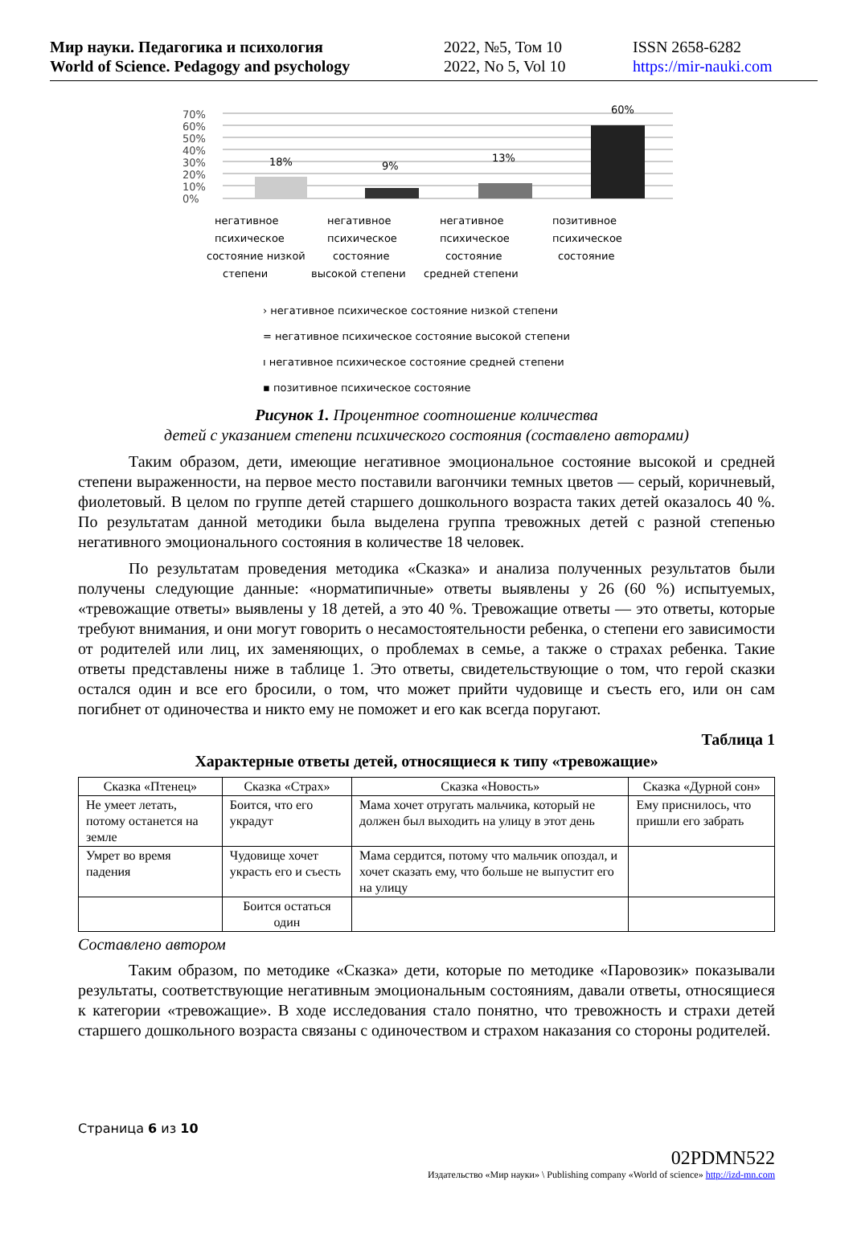Мир науки. Педагогика и психология
World of Science. Pedagogy and psychology
2022, №5, Том 10
2022, No 5, Vol 10
ISSN 2658-6282
https://mir-nauki.com
70%
60%
50%
40%
30%
20%
10%
0%
18%
9%
13%
60%
негативное
психическое
состояние низкой
степени
негативное
психическое
состояние
высокой степени
негативное
психическое
состояние
средней степени
позитивное
психическое
состояние
› негативное психическое состояние низкой степени
= негативное психическое состояние высокой степени
ı негативное психическое состояние средней степени
▪ позитивное психическое состояние
Рисунок 1. Процентное соотношение количества
детей с указанием степени психического состояния (составлено авторами)
Таким образом, дети, имеющие негативное эмоциональное состояние высокой и средней степени выраженности, на первое место поставили вагончики темных цветов — серый, коричневый, фиолетовый. В целом по группе детей старшего дошкольного возраста таких детей оказалось 40 %. По результатам данной методики была выделена группа тревожных детей с разной степенью негативного эмоционального состояния в количестве 18 человек.
По результатам проведения методика «Сказка» и анализа полученных результатов были получены следующие данные: «норматипичные» ответы выявлены у 26 (60 %) испытуемых, «тревожащие ответы» выявлены у 18 детей, а это 40 %. Тревожащие ответы — это ответы, которые требуют внимания, и они могут говорить о несамостоятельности ребенка, о степени его зависимости от родителей или лиц, их заменяющих, о проблемах в семье, а также о страхах ребенка. Такие ответы представлены ниже в таблице 1. Это ответы, свидетельствующие о том, что герой сказки остался один и все его бросили, о том, что может прийти чудовище и съесть его, или он сам погибнет от одиночества и никто ему не поможет и его как всегда поругают.
Таблица 1
Характерные ответы детей, относящиеся к типу «тревожащие»
| Сказка «Птенец» | Сказка «Страх» | Сказка «Новость» | Сказка «Дурной сон» |
| Не умеет летать, потому останется на земле | Боится, что его украдут | Мама хочет отругать мальчика, который не должен был выходить на улицу в этот день | Ему приснилось, что пришли его забрать |
| Умрет во время падения | Чудовище хочет украсть его и съесть | Мама сердится, потому что мальчик опоздал, и хочет сказать ему, что больше не выпустит его на улицу | |
| | Боится остаться один | | |
Составлено автором
Таким образом, по методике «Сказка» дети, которые по методике «Паровозик» показывали результаты, соответствующие негативным эмоциональным состояниям, давали ответы, относящиеся к категории «тревожащие». В ходе исследования стало понятно, что тревожность и страхи детей старшего дошкольного возраста связаны с одиночеством и страхом наказания со стороны родителей.
Страница 6 из 10
02PDMN522
Издательство «Мир науки» \ Publishing company «World of science» http://izd-mn.com